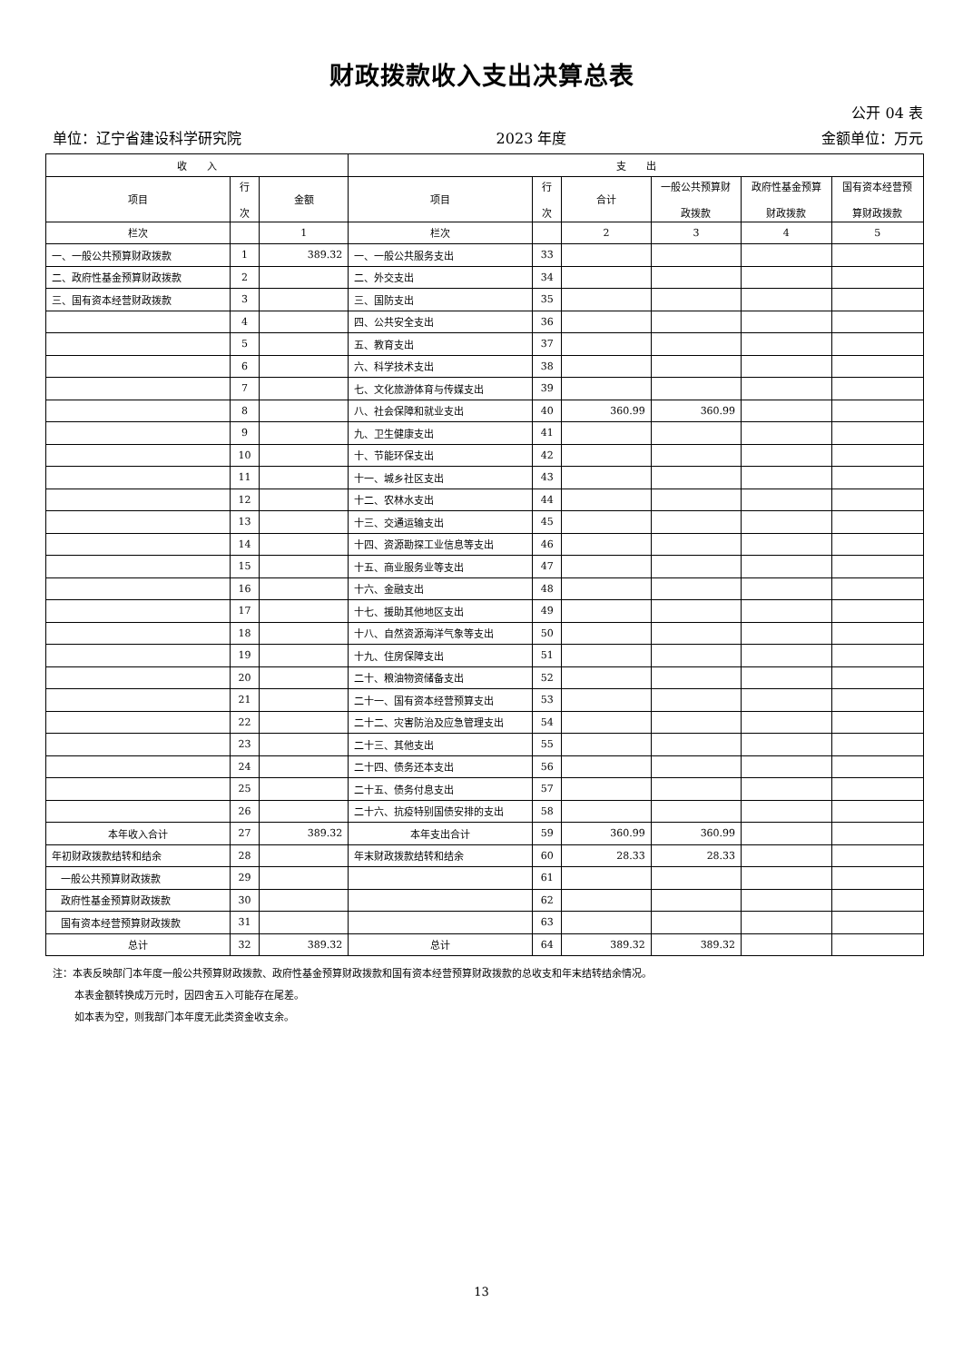财政拨款收入支出决算总表
公开 04 表
单位：辽宁省建设科学研究院 2023 年度 金额单位：万元
| 收 入 | | | 支 出 | | | | | |
| --- | --- | --- | --- | --- | --- | --- | --- | --- |
| 项目 | 行 次 | 金额 | 项目 | 行 次 | 合计 | 一般公共预算财 政拨款 | 政府性基金预算 财政拨款 | 国有资本经营预 算财政拨款 |
| 栏次 | | 1 | 栏次 | | 2 | 3 | 4 | 5 |
| 一、一般公共预算财政拨款 | 1 | 389.32 | 一、一般公共服务支出 | 33 | | | | |
| 二、政府性基金预算财政拨款 | 2 | | 二、外交支出 | 34 | | | | |
| 三、国有资本经营财政拨款 | 3 | | 三、国防支出 | 35 | | | | |
| | 4 | | 四、公共安全支出 | 36 | | | | |
| | 5 | | 五、教育支出 | 37 | | | | |
| | 6 | | 六、科学技术支出 | 38 | | | | |
| | 7 | | 七、文化旅游体育与传媒支出 | 39 | | | | |
| | 8 | | 八、社会保障和就业支出 | 40 | 360.99 | 360.99 | | |
| | 9 | | 九、卫生健康支出 | 41 | | | | |
| | 10 | | 十、节能环保支出 | 42 | | | | |
| | 11 | | 十一、城乡社区支出 | 43 | | | | |
| | 12 | | 十二、农林水支出 | 44 | | | | |
| | 13 | | 十三、交通运输支出 | 45 | | | | |
| | 14 | | 十四、资源勘探工业信息等支出 | 46 | | | | |
| | 15 | | 十五、商业服务业等支出 | 47 | | | | |
| | 16 | | 十六、金融支出 | 48 | | | | |
| | 17 | | 十七、援助其他地区支出 | 49 | | | | |
| | 18 | | 十八、自然资源海洋气象等支出 | 50 | | | | |
| | 19 | | 十九、住房保障支出 | 51 | | | | |
| | 20 | | 二十、粮油物资储备支出 | 52 | | | | |
| | 21 | | 二十一、国有资本经营预算支出 | 53 | | | | |
| | 22 | | 二十二、灾害防治及应急管理支出 | 54 | | | | |
| | 23 | | 二十三、其他支出 | 55 | | | | |
| | 24 | | 二十四、债务还本支出 | 56 | | | | |
| | 25 | | 二十五、债务付息支出 | 57 | | | | |
| | 26 | | 二十六、抗疫特别国债安排的支出 | 58 | | | | |
| 本年收入合计 | 27 | 389.32 | 本年支出合计 | 59 | 360.99 | 360.99 | | |
| 年初财政拨款结转和结余 | 28 | | 年末财政拨款结转和结余 | 60 | 28.33 | 28.33 | | |
| 一般公共预算财政拨款 | 29 | | | 61 | | | | |
| 政府性基金预算财政拨款 | 30 | | | 62 | | | | |
| 国有资本经营预算财政拨款 | 31 | | | 63 | | | | |
| 总计 | 32 | 389.32 | 总计 | 64 | 389.32 | 389.32 | | |
注：本表反映部门本年度一般公共预算财政拨款、政府性基金预算财政拨款和国有资本经营预算财政拨款的总收支和年末结转结余情况。
本表金额转换成万元时，因四舍五入可能存在尾差。
如本表为空，则我部门本年度无此类资金收支余。
13